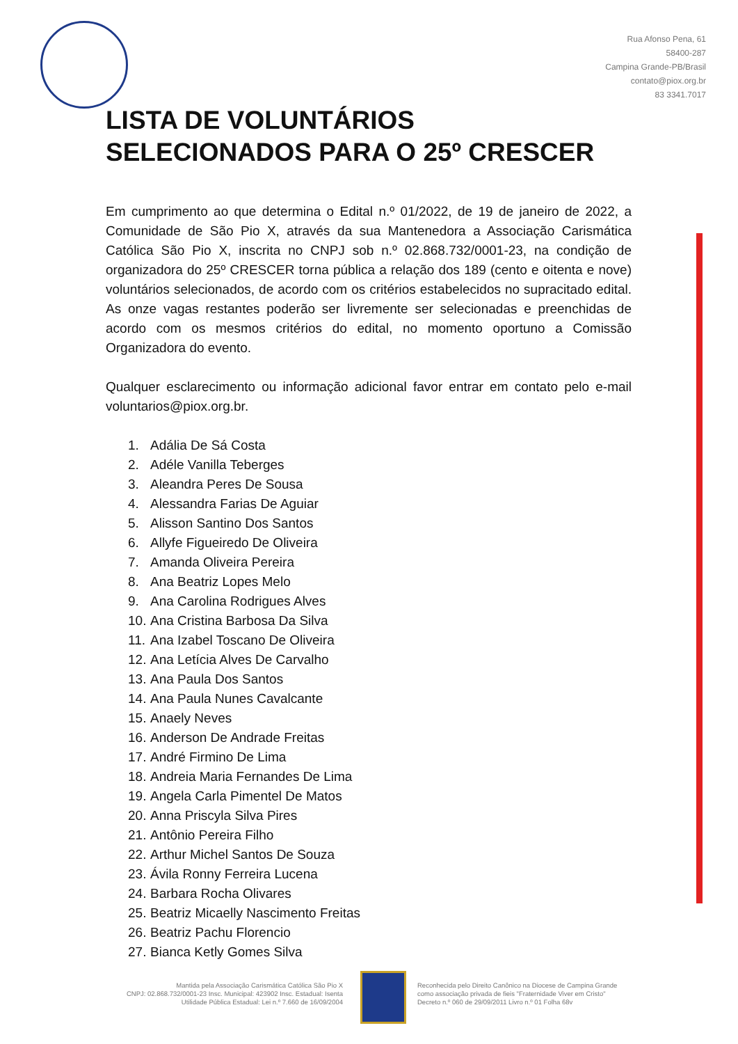Rua Afonso Pena, 61
58400-287
Campina Grande-PB/Brasil
contato@piox.org.br
83 3341.7017
LISTA DE VOLUNTÁRIOS
SELECIONADOS PARA O 25º CRESCER
Em cumprimento ao que determina o Edital n.º 01/2022, de 19 de janeiro de 2022, a Comunidade de São Pio X, através da sua Mantenedora a Associação Carismática Católica São Pio X, inscrita no CNPJ sob n.º 02.868.732/0001-23, na condição de organizadora do 25º CRESCER torna pública a relação dos 189 (cento e oitenta e nove) voluntários selecionados, de acordo com os critérios estabelecidos no supracitado edital. As onze vagas restantes poderão ser livremente ser selecionadas e preenchidas de acordo com os mesmos critérios do edital, no momento oportuno a Comissão Organizadora do evento.
Qualquer esclarecimento ou informação adicional favor entrar em contato pelo e-mail voluntarios@piox.org.br.
1. Adália De Sá Costa
2. Adéle Vanilla Teberges
3. Aleandra Peres De Sousa
4. Alessandra Farias De Aguiar
5. Alisson Santino Dos Santos
6. Allyfe Figueiredo De Oliveira
7. Amanda Oliveira Pereira
8. Ana Beatriz Lopes Melo
9. Ana Carolina Rodrigues Alves
10. Ana Cristina Barbosa Da Silva
11. Ana Izabel Toscano De Oliveira
12. Ana Letícia Alves De Carvalho
13. Ana Paula Dos Santos
14. Ana Paula Nunes Cavalcante
15. Anaely Neves
16. Anderson De Andrade Freitas
17. André Firmino De Lima
18. Andreia Maria Fernandes De Lima
19. Angela Carla Pimentel De Matos
20. Anna Priscyla Silva Pires
21. Antônio Pereira Filho
22. Arthur Michel Santos De Souza
23. Ávila Ronny Ferreira Lucena
24. Barbara Rocha Olivares
25. Beatriz Micaelly Nascimento Freitas
26. Beatriz Pachu Florencio
27. Bianca Ketly Gomes Silva
Mantida pela Associação Carismática Católica São Pio X
CNPJ: 02.868.732/0001-23 Insc. Municipal: 423902 Insc. Estadual: Isenta
Utilidade Pública Estadual: Lei n.º 7.660 de 16/09/2004
Reconhecida pelo Direito Canônico na Diocese de Campina Grande
como associação privada de fieis "Fraternidade Viver em Cristo"
Decreto n.º 060 de 29/09/2011 Livro n.º 01 Folha 68v